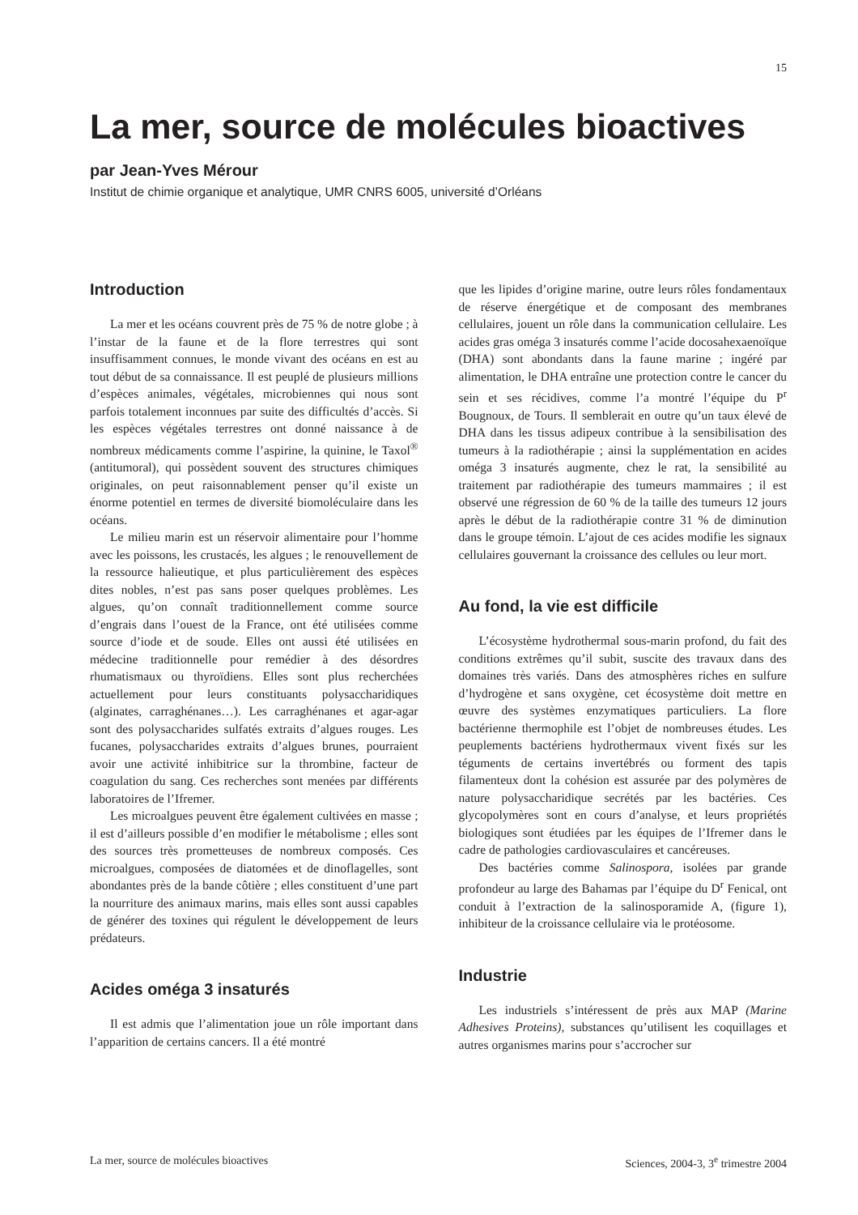15
La mer, source de molécules bioactives
par Jean-Yves Mérour
Institut de chimie organique et analytique, UMR CNRS 6005, université d’Orléans
Introduction
La mer et les océans couvrent près de 75 % de notre globe ; à l’instar de la faune et de la flore terrestres qui sont insuffisamment connues, le monde vivant des océans en est au tout début de sa connaissance. Il est peuplé de plusieurs millions d’espèces animales, végétales, microbiennes qui nous sont parfois totalement inconnues par suite des difficultés d’accès. Si les espèces végétales terrestres ont donné naissance à de nombreux médicaments comme l’aspirine, la quinine, le Taxol<sup>®</sup> (antitumoral), qui possèdent souvent des structures chimiques originales, on peut raisonnablement penser qu’il existe un énorme potentiel en termes de diversité biomoléculaire dans les océans.
Le milieu marin est un réservoir alimentaire pour l’homme avec les poissons, les crustacés, les algues ; le renouvellement de la ressource halieutique, et plus particulièrement des espèces dites nobles, n’est pas sans poser quelques problèmes. Les algues, qu’on connaît traditionnellement comme source d’engrais dans l’ouest de la France, ont été utilisées comme source d’iode et de soude. Elles ont aussi été utilisées en médecine traditionnelle pour remédier à des désordres rhumatismaux ou thyroïdiens. Elles sont plus recherchées actuellement pour leurs constituants polysaccharidiques (alginates, carraghénanes…). Les carraghénanes et agar-agar sont des polysaccharides sulfatés extraits d’algues rouges. Les fucanes, polysaccharides extraits d’algues brunes, pourraient avoir une activité inhibitrice sur la thrombine, facteur de coagulation du sang. Ces recherches sont menées par différents laboratoires de l’Ifremer.
Les microalgues peuvent être également cultivées en masse ; il est d’ailleurs possible d’en modifier le métabolisme ; elles sont des sources très prometteuses de nombreux composés. Ces microalgues, composées de diatomées et de dinoflagelles, sont abondantes près de la bande côtière ; elles constituent d’une part la nourriture des animaux marins, mais elles sont aussi capables de générer des toxines qui régulent le développement de leurs prédateurs.
Acides oméga 3 insaturés
Il est admis que l’alimentation joue un rôle important dans l’apparition de certains cancers. Il a été montré
que les lipides d’origine marine, outre leurs rôles fondamentaux de réserve énergétique et de composant des membranes cellulaires, jouent un rôle dans la communication cellulaire. Les acides gras oméga 3 insaturés comme l’acide docosahexaenoïque (DHA) sont abondants dans la faune marine ; ingéré par alimentation, le DHA entraîne une protection contre le cancer du sein et ses récidives, comme l’a montré l’équipe du P<sup>r</sup> Bougnoux, de Tours. Il semblerait en outre qu’un taux élevé de DHA dans les tissus adipeux contribue à la sensibilisation des tumeurs à la radiothérapie ; ainsi la supplémentation en acides oméga 3 insaturés augmente, chez le rat, la sensibilité au traitement par radiothérapie des tumeurs mammaires ; il est observé une régression de 60 % de la taille des tumeurs 12 jours après le début de la radiothérapie contre 31 % de diminution dans le groupe témoin. L’ajout de ces acides modifie les signaux cellulaires gouvernant la croissance des cellules ou leur mort.
Au fond, la vie est difficile
L’écosystème hydrothermal sous-marin profond, du fait des conditions extrêmes qu’il subit, suscite des travaux dans des domaines très variés. Dans des atmosphères riches en sulfure d’hydrogène et sans oxygène, cet écosystème doit mettre en œuvre des systèmes enzymatiques particuliers. La flore bactérienne thermophile est l’objet de nombreuses études. Les peuplements bactériens hydrothermaux vivent fixés sur les téguments de certains invertébrés ou forment des tapis filamenteux dont la cohésion est assurée par des polymères de nature polysaccharidique secrétés par les bactéries. Ces glycopolymères sont en cours d’analyse, et leurs propriétés biologiques sont étudiées par les équipes de l’Ifremer dans le cadre de pathologies cardiovasculaires et cancéreuses.
Des bactéries comme Salinospora, isolées par grande profondeur au large des Bahamas par l’équipe du D<sup>r</sup> Fenical, ont conduit à l’extraction de la salinosporamide A, (figure 1), inhibiteur de la croissance cellulaire via le protéosome.
Industrie
Les industriels s’intéressent de près aux MAP (Marine Adhesives Proteins), substances qu’utilisent les coquillages et autres organismes marins pour s’accrocher sur
La mer, source de molécules bioactives Sciences, 2004-3, 3<sup>e</sup> trimestre 2004